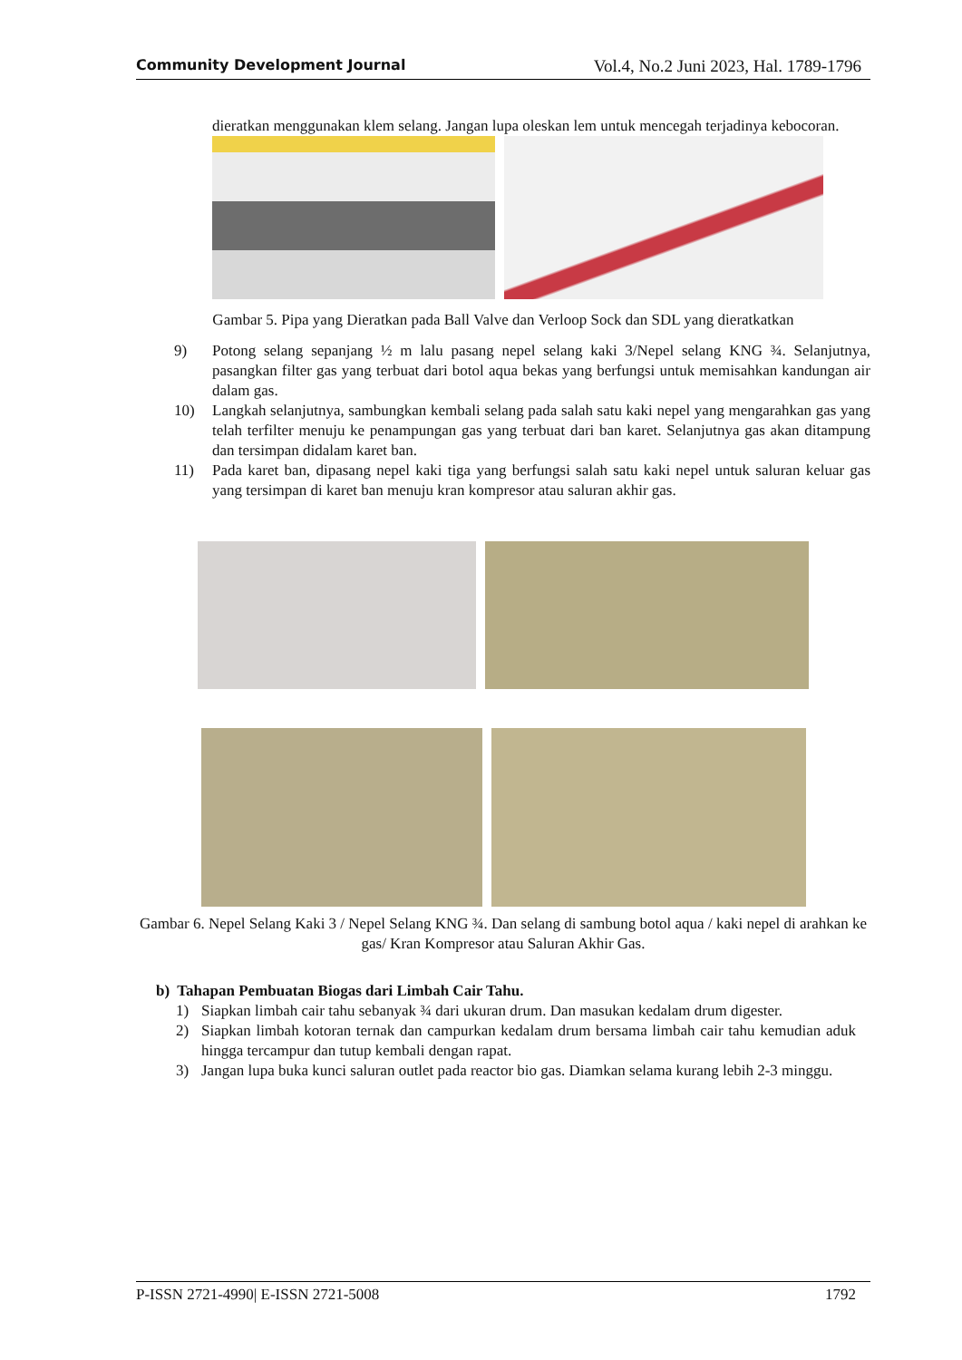Community Development Journal Vol.4, No.2 Juni 2023, Hal. 1789-1796
dieratkan menggunakan klem selang. Jangan lupa oleskan lem untuk mencegah terjadinya kebocoran.
Gambar 5. Pipa yang Dieratkan pada Ball Valve dan Verloop Sock dan SDL yang dieratkatkan
9) Potong selang sepanjang ½ m lalu pasang nepel selang kaki 3/Nepel selang KNG ¾. Selanjutnya, pasangkan filter gas yang terbuat dari botol aqua bekas yang berfungsi untuk memisahkan kandungan air dalam gas.
10) Langkah selanjutnya, sambungkan kembali selang pada salah satu kaki nepel yang mengarahkan gas yang telah terfilter menuju ke penampungan gas yang terbuat dari ban karet. Selanjutnya gas akan ditampung dan tersimpan didalam karet ban.
11) Pada karet ban, dipasang nepel kaki tiga yang berfungsi salah satu kaki nepel untuk saluran keluar gas yang tersimpan di karet ban menuju kran kompresor atau saluran akhir gas.
Gambar 6. Nepel Selang Kaki 3 / Nepel Selang KNG ¾. Dan selang di sambung botol aqua / kaki nepel di arahkan ke gas/ Kran Kompresor atau Saluran Akhir Gas.
b) Tahapan Pembuatan Biogas dari Limbah Cair Tahu.
1) Siapkan limbah cair tahu sebanyak ¾ dari ukuran drum. Dan masukan kedalam drum digester.
2) Siapkan limbah kotoran ternak dan campurkan kedalam drum bersama limbah cair tahu kemudian aduk hingga tercampur dan tutup kembali dengan rapat.
3) Jangan lupa buka kunci saluran outlet pada reactor bio gas. Diamkan selama kurang lebih 2-3 minggu.
P-ISSN 2721-4990| E-ISSN 2721-5008 1792